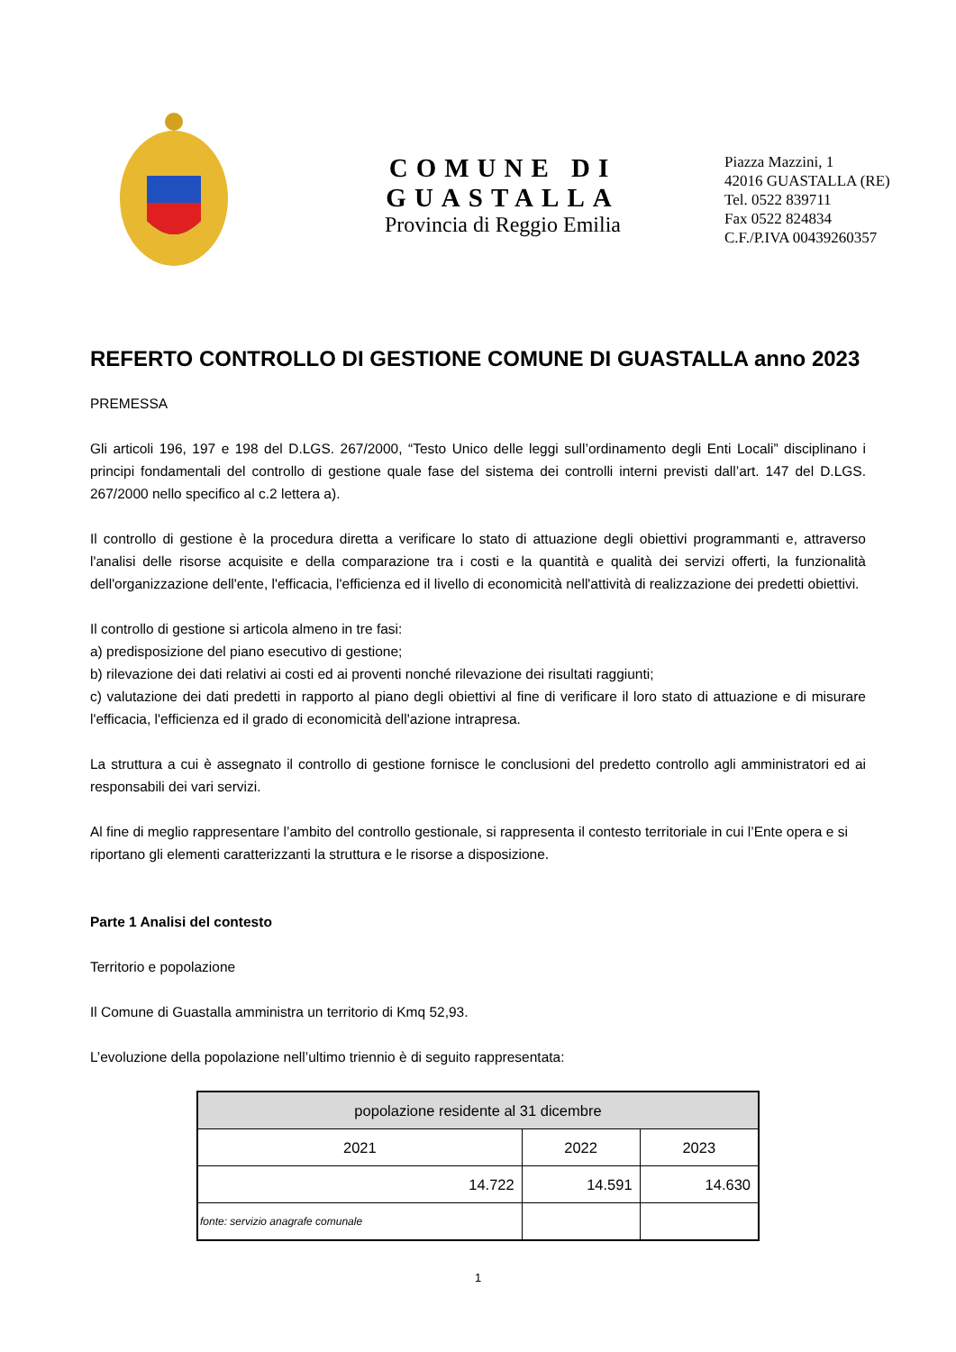COMUNE DI GUASTALLA
Provincia di Reggio Emilia
Piazza Mazzini, 1
42016 GUASTALLA (RE)
Tel. 0522 839711
Fax 0522 824834
C.F./P.IVA 00439260357
REFERTO CONTROLLO DI GESTIONE COMUNE DI GUASTALLA anno 2023
PREMESSA
Gli articoli 196, 197 e 198 del D.LGS. 267/2000, “Testo Unico delle leggi sull’ordinamento degli Enti Locali” disciplinano i principi fondamentali del controllo di gestione quale fase del sistema dei controlli interni previsti dall’art. 147 del D.LGS. 267/2000 nello specifico al c.2 lettera a).
Il controllo di gestione è la procedura diretta a verificare lo stato di attuazione degli obiettivi programmanti e, attraverso l'analisi delle risorse acquisite e della comparazione tra i costi e la quantità e qualità dei servizi offerti, la funzionalità dell'organizzazione dell'ente, l'efficacia, l'efficienza ed il livello di economicità nell'attività di realizzazione dei predetti obiettivi.
Il controllo di gestione si articola almeno in tre fasi:
a) predisposizione del piano esecutivo di gestione;
b) rilevazione dei dati relativi ai costi ed ai proventi nonché rilevazione dei risultati raggiunti;
c) valutazione dei dati predetti in rapporto al piano degli obiettivi al fine di verificare il loro stato di attuazione e di misurare l'efficacia, l'efficienza ed il grado di economicità dell'azione intrapresa.
La struttura a cui è assegnato il controllo di gestione fornisce le conclusioni del predetto controllo agli amministratori ed ai responsabili dei vari servizi.
Al fine di meglio rappresentare l’ambito del controllo gestionale, si rappresenta il contesto territoriale in cui l’Ente opera e si riportano gli elementi caratterizzanti la struttura e le risorse a disposizione.
Parte 1 Analisi del contesto
Territorio e popolazione
Il Comune di Guastalla amministra un territorio di Kmq 52,93.
L’evoluzione della popolazione nell’ultimo triennio è di seguito rappresentata:
| popolazione residente al 31 dicembre | | |
| 2021 | 2022 | 2023 |
| 14.722 | 14.591 | 14.630 |
| fonte: servizio anagrafe comunale | | |
1